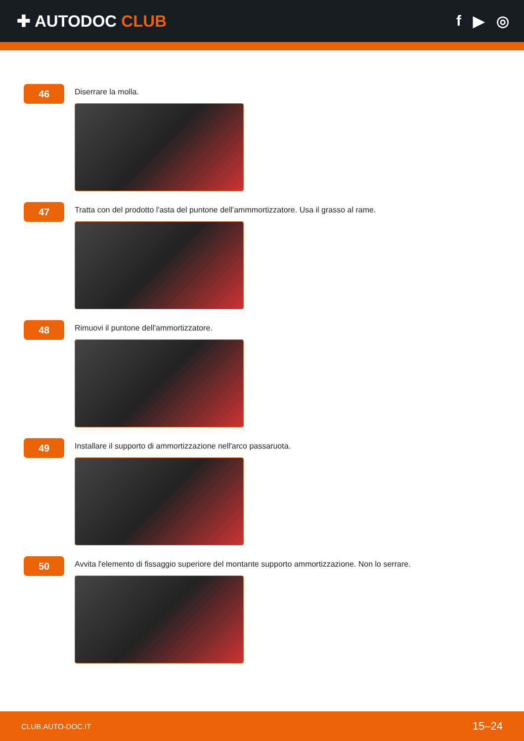✚ AUTODOC CLUB f ▶ ◎
46
Diserrare la molla.
47
Tratta con del prodotto l'asta del puntone dell'ammmortizzatore. Usa il grasso al rame.
48
Rimuovi il puntone dell'ammortizzatore.
49
Installare il supporto di ammortizzazione nell'arco passaruota.
50
Avvita l'elemento di fissaggio superiore del montante supporto ammortizzazione. Non lo serrare.
CLUB.AUTO-DOC.IT 15–24